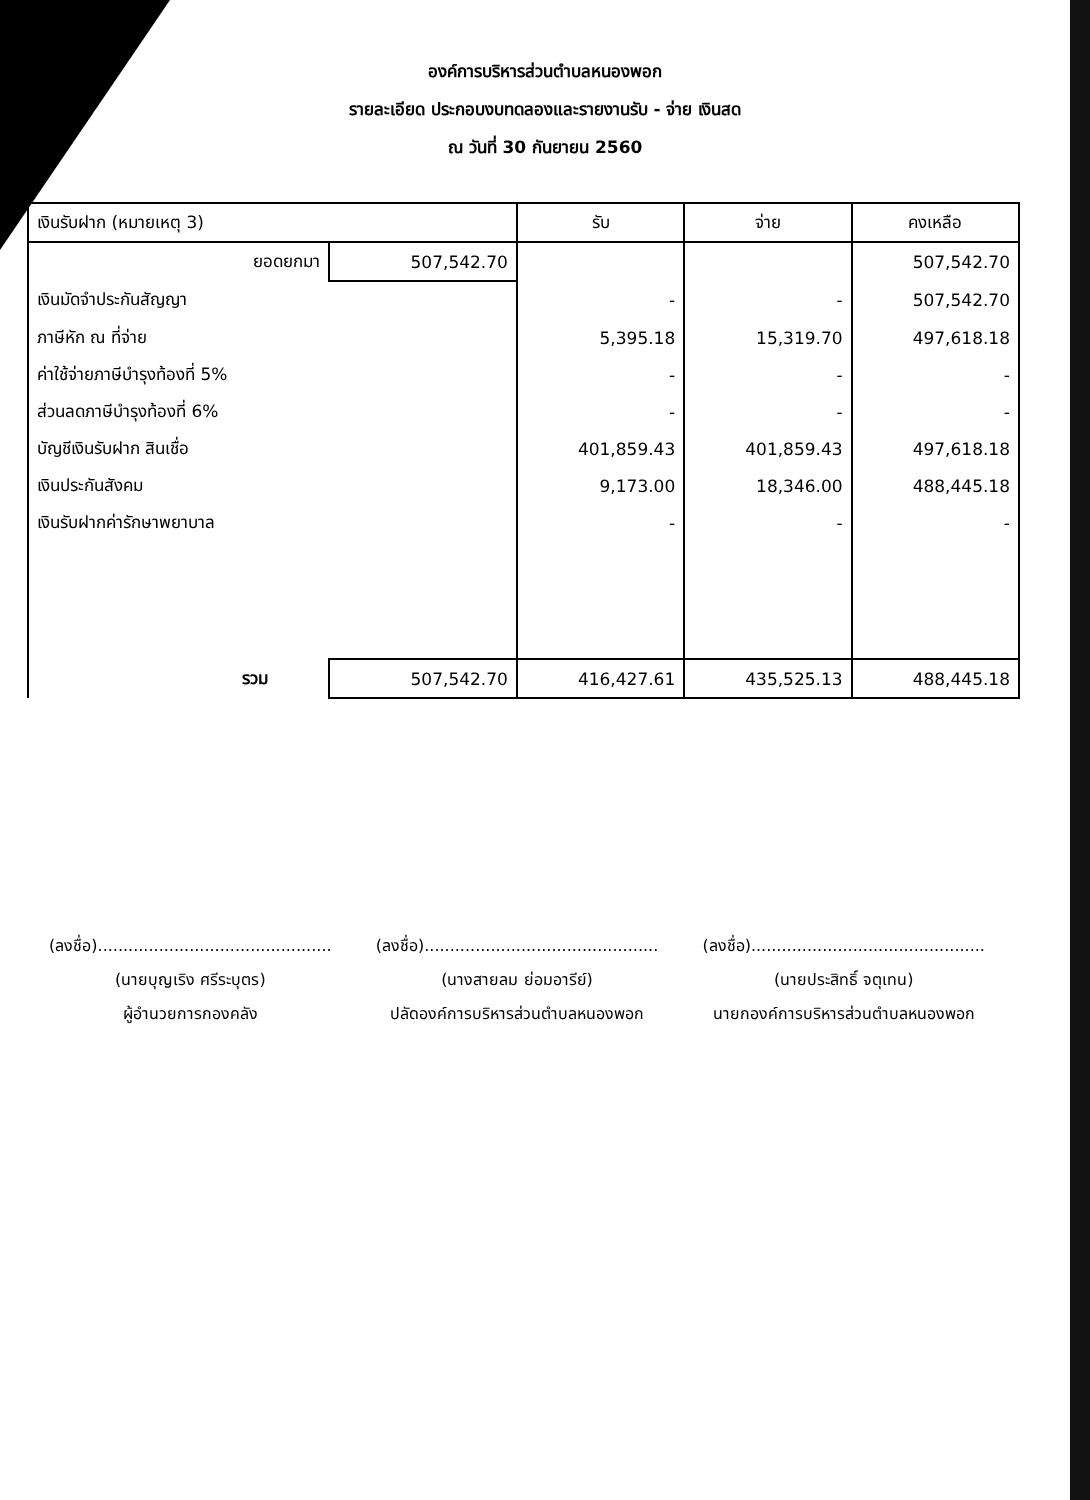องค์การบริหารส่วนตำบลหนองพอก
รายละเอียด ประกอบงบทดลองและรายงานรับ - จ่าย เงินสด
ณ วันที่ 30 กันยายน 2560
| เงินรับฝาก (หมายเหตุ 3) | | รับ | จ่าย | คงเหลือ |
| --- | --- | --- | --- | --- |
| ยอดยกมา | 507,542.70 | | | 507,542.70 |
| เงินมัดจำประกันสัญญา | | - | - | 507,542.70 |
| ภาษีหัก ณ ที่จ่าย | | 5,395.18 | 15,319.70 | 497,618.18 |
| ค่าใช้จ่ายภาษีบำรุงท้องที่ 5% | | - | - | - |
| ส่วนลดภาษีบำรุงท้องที่ 6% | | - | - | - |
| บัญชีเงินรับฝาก สินเชื่อ | | 401,859.43 | 401,859.43 | 497,618.18 |
| เงินประกันสังคม | | 9,173.00 | 18,346.00 | 488,445.18 |
| เงินรับฝากค่ารักษาพยาบาล | | - | - | - |
| รวม | 507,542.70 | 416,427.61 | 435,525.13 | 488,445.18 |
(ลงชื่อ)..............................................
(นายบุญเริง ศรีระบุตร)
ผู้อำนวยการกองคลัง
(ลงชื่อ)..............................................
(นางสายลม ย่อมอารีย์)
ปลัดองค์การบริหารส่วนตำบลหนองพอก
(ลงชื่อ)..............................................
(นายประสิทธิ์ จตุเทน)
นายกองค์การบริหารส่วนตำบลหนองพอก